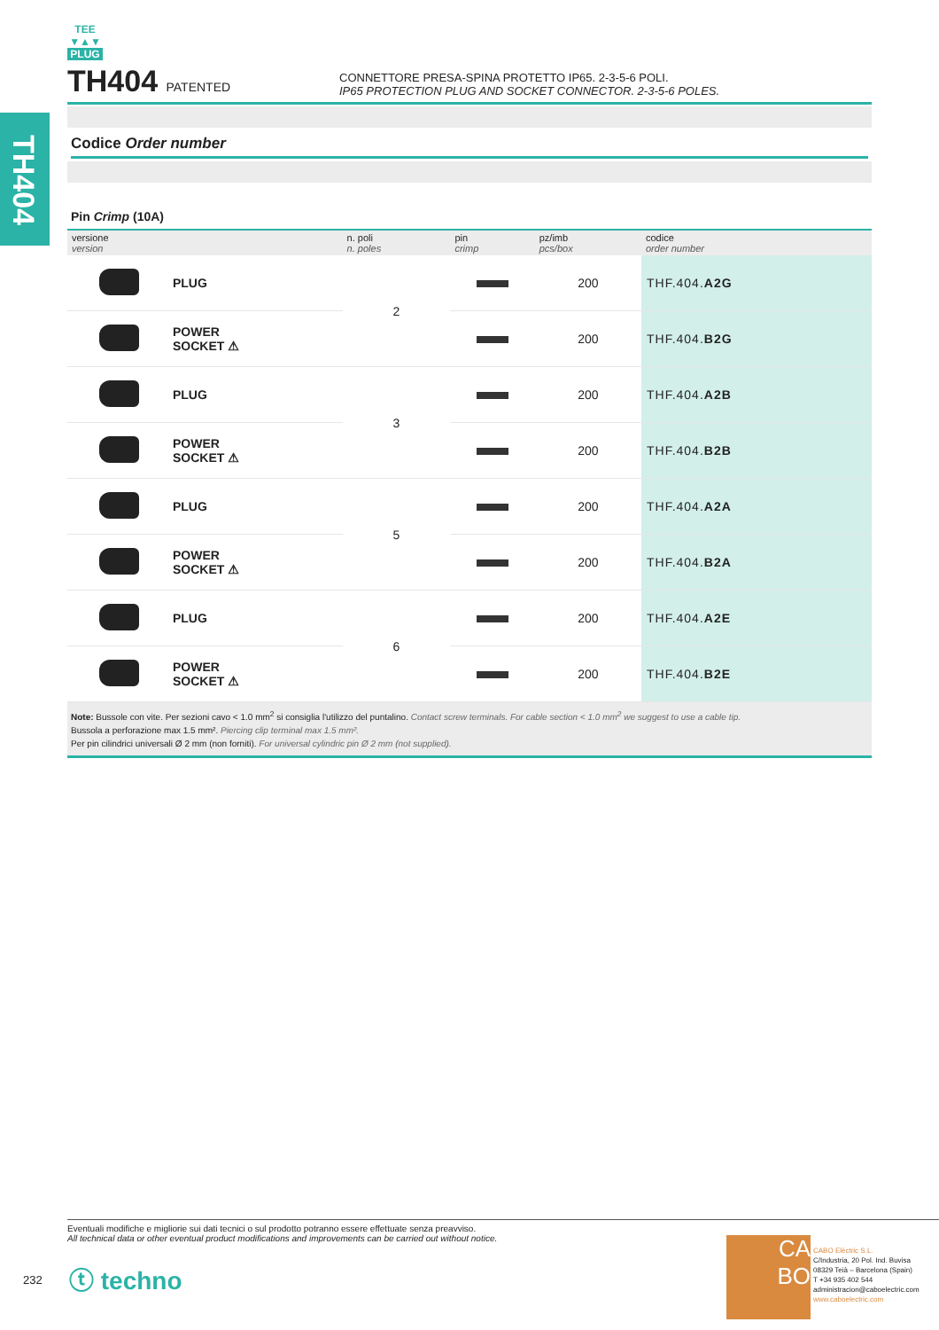TH404
TEE
▼▲▼
PLUG
TH404 PATENTED
CONNETTORE PRESA-SPINA PROTETTO IP65. 2-3-5-6 POLI.
IP65 PROTECTION PLUG AND SOCKET CONNECTOR. 2-3-5-6 POLES.
Codice Order number
Pin Crimp (10A)
| versione version | | n. poli n. poles | pin crimp | pz/imb pcs/box | codice order number |
| --- | --- | --- | --- | --- | --- |
| | PLUG | 2 | | 200 | THF.404. A2G |
| | POWER SOCKET ⚠ | | | 200 | THF.404. B2G |
| | PLUG | 3 | | 200 | THF.404. A2B |
| | POWER SOCKET ⚠ | | | 200 | THF.404. B2B |
| | PLUG | 5 | | 200 | THF.404. A2A |
| | POWER SOCKET ⚠ | | | 200 | THF.404. B2A |
| | PLUG | 6 | | 200 | THF.404. A2E |
| | POWER SOCKET ⚠ | | | 200 | THF.404. B2E |
Note: Bussole con vite. Per sezioni cavo < 1.0 mm<sup>2</sup> si consiglia l'utilizzo del puntalino. Contact screw terminals. For cable section < 1.0 mm<sup>2</sup> we suggest to use a cable tip.
Bussola a perforazione max 1.5 mm². Piercing clip terminal max 1.5 mm².
Per pin cilindrici universali Ø 2 mm (non forniti). For universal cylindric pin Ø 2 mm (not supplied).
Eventuali modifiche e migliorie sui dati tecnici o sul prodotto potranno essere effettuate senza preavviso.
All technical data or other eventual product modifications and improvements can be carried out without notice.
232 ⓣ techno
CA
BO
CABO Elèctric S.L.
C/Industria, 20 Pol. Ind. Buvisa
08329 Teià – Barcelona (Spain)
T +34 935 402 544
administracion@caboelectric.com
www.caboelectric.com